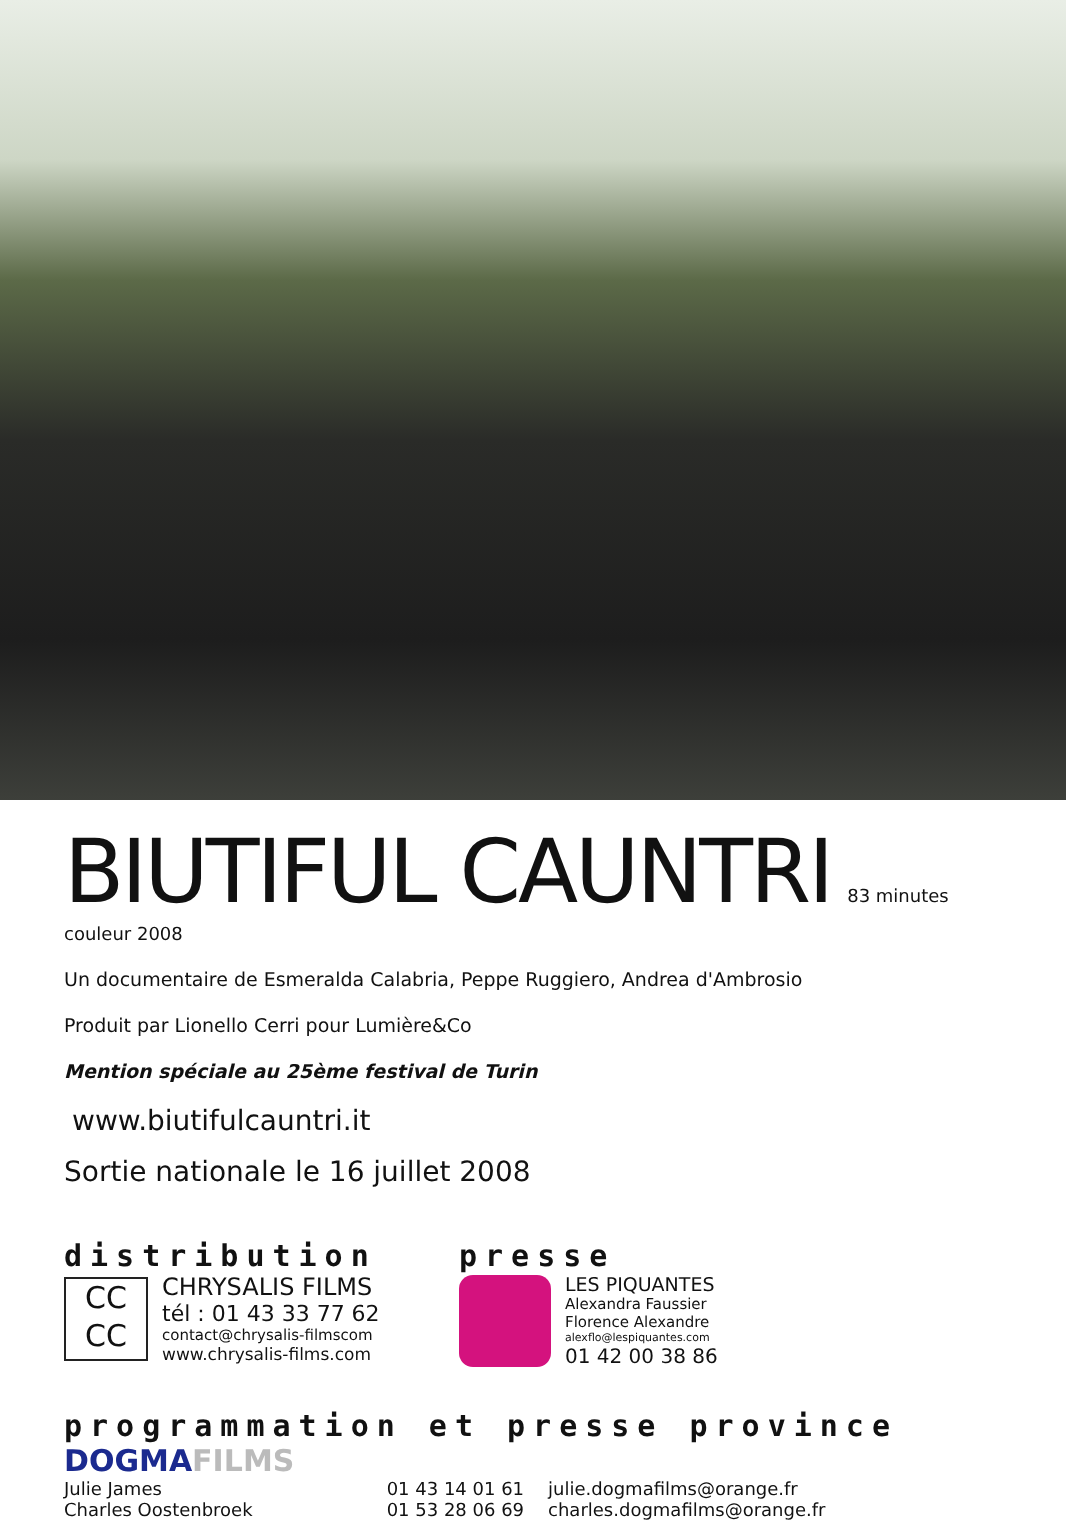BIUTIFUL CAUNTRI
83 minutes couleur 2008
Un documentaire de Esmeralda Calabria, Peppe Ruggiero, Andrea d'Ambrosio
Produit par Lionello Cerri pour Lumière&Co
Mention spéciale au 25ème festival de Turin
www.biutifulcauntri.it
Sortie nationale le 16 juillet 2008
distribution
CC
CC
CHRYSALIS FILMS
tél : 01 43 33 77 62
contact@chrysalis-filmscom
www.chrysalis-films.com
presse
LES PIQUANTES
Alexandra Faussier
Florence Alexandre
alexflo@lespiquantes.com
01 42 00 38 86
programmation et presse province
DOGMAFILMS
| Julie James | 01 43 14 01 61 | julie.dogmafilms@orange.fr |
| Charles Oostenbroek | 01 53 28 06 69 | charles.dogmafilms@orange.fr |